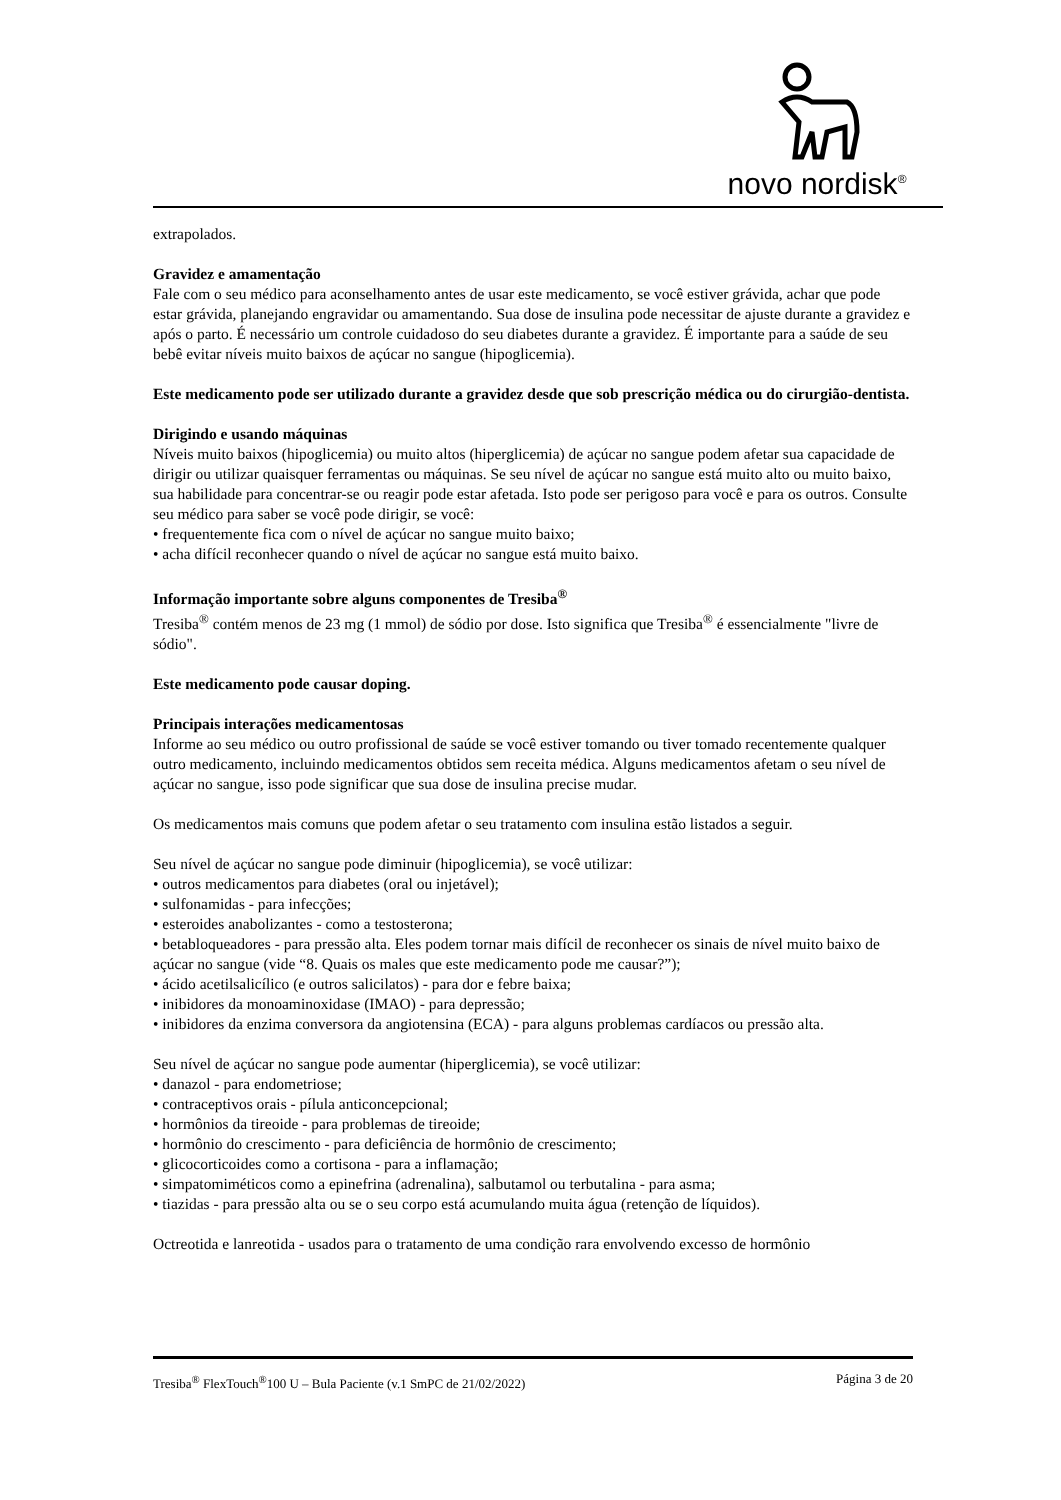novo nordisk<sup>®</sup>
extrapolados.
Gravidez e amamentação
Fale com o seu médico para aconselhamento antes de usar este medicamento, se você estiver grávida, achar que pode estar grávida, planejando engravidar ou amamentando. Sua dose de insulina pode necessitar de ajuste durante a gravidez e após o parto. É necessário um controle cuidadoso do seu diabetes durante a gravidez. É importante para a saúde de seu bebê evitar níveis muito baixos de açúcar no sangue (hipoglicemia).
Este medicamento pode ser utilizado durante a gravidez desde que sob prescrição médica ou do cirurgião-dentista.
Dirigindo e usando máquinas
Níveis muito baixos (hipoglicemia) ou muito altos (hiperglicemia) de açúcar no sangue podem afetar sua capacidade de dirigir ou utilizar quaisquer ferramentas ou máquinas. Se seu nível de açúcar no sangue está muito alto ou muito baixo, sua habilidade para concentrar-se ou reagir pode estar afetada. Isto pode ser perigoso para você e para os outros. Consulte seu médico para saber se você pode dirigir, se você:
• frequentemente fica com o nível de açúcar no sangue muito baixo;
• acha difícil reconhecer quando o nível de açúcar no sangue está muito baixo.
Informação importante sobre alguns componentes de Tresiba<sup>®</sup>
Tresiba<sup>®</sup> contém menos de 23 mg (1 mmol) de sódio por dose. Isto significa que Tresiba<sup>®</sup> é essencialmente "livre de sódio".
Este medicamento pode causar doping.
Principais interações medicamentosas
Informe ao seu médico ou outro profissional de saúde se você estiver tomando ou tiver tomado recentemente qualquer outro medicamento, incluindo medicamentos obtidos sem receita médica. Alguns medicamentos afetam o seu nível de açúcar no sangue, isso pode significar que sua dose de insulina precise mudar.
Os medicamentos mais comuns que podem afetar o seu tratamento com insulina estão listados a seguir.
Seu nível de açúcar no sangue pode diminuir (hipoglicemia), se você utilizar:
• outros medicamentos para diabetes (oral ou injetável);
• sulfonamidas - para infecções;
• esteroides anabolizantes - como a testosterona;
• betabloqueadores - para pressão alta. Eles podem tornar mais difícil de reconhecer os sinais de nível muito baixo de açúcar no sangue (vide “8. Quais os males que este medicamento pode me causar?”);
• ácido acetilsalicílico (e outros salicilatos) - para dor e febre baixa;
• inibidores da monoaminoxidase (IMAO) - para depressão;
• inibidores da enzima conversora da angiotensina (ECA) - para alguns problemas cardíacos ou pressão alta.
Seu nível de açúcar no sangue pode aumentar (hiperglicemia), se você utilizar:
• danazol - para endometriose;
• contraceptivos orais - pílula anticoncepcional;
• hormônios da tireoide - para problemas de tireoide;
• hormônio do crescimento - para deficiência de hormônio de crescimento;
• glicocorticoides como a cortisona - para a inflamação;
• simpatomiméticos como a epinefrina (adrenalina), salbutamol ou terbutalina - para asma;
• tiazidas - para pressão alta ou se o seu corpo está acumulando muita água (retenção de líquidos).
Octreotida e lanreotida - usados para o tratamento de uma condição rara envolvendo excesso de hormônio
Tresiba<sup>®</sup> FlexTouch<sup>®</sup>100 U – Bula Paciente (v.1 SmPC de 21/02/2022) Página 3 de 20